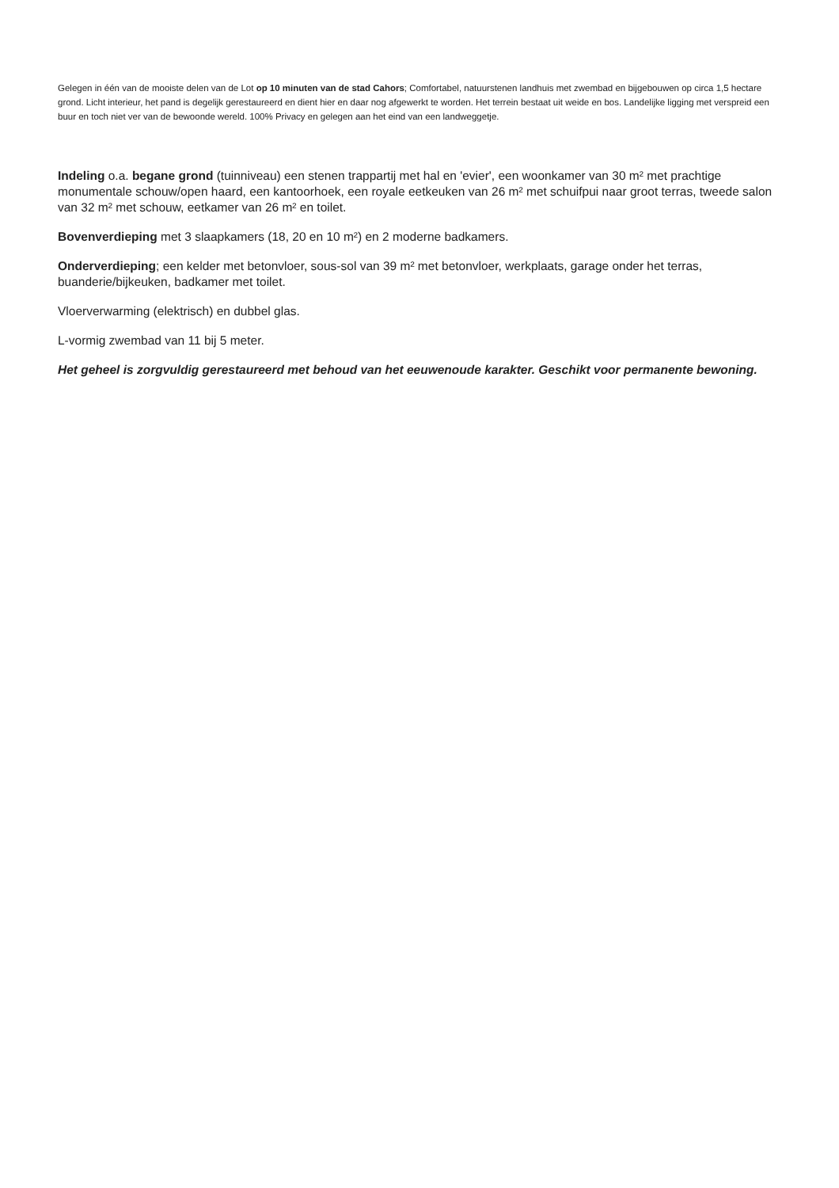Gelegen in één van de mooiste delen van de Lot op 10 minuten van de stad Cahors; Comfortabel, natuurstenen landhuis met zwembad en bijgebouwen op circa 1,5 hectare grond. Licht interieur, het pand is degelijk gerestaureerd en dient hier en daar nog afgewerkt te worden. Het terrein bestaat uit weide en bos. Landelijke ligging met verspreid een buur en toch niet ver van de bewoonde wereld. 100% Privacy en gelegen aan het eind van een landweggetje.
Indeling o.a. begane grond (tuinniveau) een stenen trappartij met hal en 'evier', een woonkamer van 30 m² met prachtige monumentale schouw/open haard, een kantoorhoek, een royale eetkeuken van 26 m² met schuifpui naar groot terras, tweede salon van 32 m² met schouw, eetkamer van 26 m² en toilet.
Bovenverdieping met 3 slaapkamers (18, 20 en 10 m²) en 2 moderne badkamers.
Onderverdieping; een kelder met betonvloer, sous-sol van 39 m² met betonvloer, werkplaats, garage onder het terras, buanderie/bijkeuken, badkamer met toilet.
Vloerverwarming (elektrisch) en dubbel glas.
L-vormig zwembad van 11 bij 5 meter.
Het geheel is zorgvuldig gerestaureerd met behoud van het eeuwenoude karakter. Geschikt voor permanente bewoning.